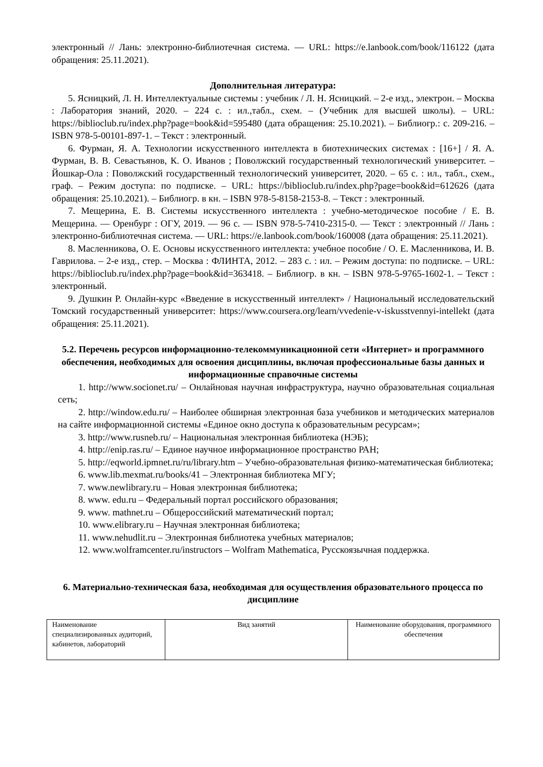электронный // Лань: электронно-библиотечная система. — URL: https://e.lanbook.com/book/116122 (дата обращения: 25.11.2021).
Дополнительная литература:
5. Ясницкий, Л. Н. Интеллектуальные системы : учебник / Л. Н. Ясницкий. – 2-е изд., электрон. – Москва : Лаборатория знаний, 2020. – 224 с. : ил.,табл., схем. – (Учебник для высшей школы). – URL: https://biblioclub.ru/index.php?page=book&id=595480 (дата обращения: 25.10.2021). – Библиогр.: с. 209-216. – ISBN 978-5-00101-897-1. – Текст : электронный.
6. Фурман, Я. А. Технологии искусственного интеллекта в биотехнических системах : [16+] / Я. А. Фурман, В. В. Севастьянов, К. О. Иванов ; Поволжский государственный технологический университет. – Йошкар-Ола : Поволжский государственный технологический университет, 2020. – 65 с. : ил., табл., схем., граф. – Режим доступа: по подписке. – URL: https://biblioclub.ru/index.php?page=book&id=612626 (дата обращения: 25.10.2021). – Библиогр. в кн. – ISBN 978-5-8158-2153-8. – Текст : электронный.
7. Мещерина, Е. В. Системы искусственного интеллекта : учебно-методическое пособие / Е. В. Мещерина. — Оренбург : ОГУ, 2019. — 96 с. — ISBN 978-5-7410-2315-0. — Текст : электронный // Лань : электронно-библиотечная система. — URL: https://e.lanbook.com/book/160008 (дата обращения: 25.11.2021).
8. Масленникова, О. Е. Основы искусственного интеллекта: учебное пособие / О. Е. Масленникова, И. В. Гаврилова. – 2-е изд., стер. – Москва : ФЛИНТА, 2012. – 283 с. : ил. – Режим доступа: по подписке. – URL: https://biblioclub.ru/index.php?page=book&id=363418. – Библиогр. в кн. – ISBN 978-5-9765-1602-1. – Текст : электронный.
9. Душкин Р. Онлайн-курс «Введение в искусственный интеллект» / Национальный исследовательский Томский государственный университет: https://www.coursera.org/learn/vvedenie-v-iskusstvennyi-intellekt (дата обращения: 25.11.2021).
5.2. Перечень ресурсов информационно-телекоммуникационной сети «Интернет» и программного обеспечения, необходимых для освоения дисциплины, включая профессиональные базы данных и информационные справочные системы
1. http://www.socionet.ru/ – Онлайновая научная инфраструктура, научно образовательная социальная сеть;
2. http://window.edu.ru/ – Наиболее обширная электронная база учебников и методических материалов на сайте информационной системы «Единое окно доступа к образовательным ресурсам»;
3. http://www.rusneb.ru/ – Национальная электронная библиотека (НЭБ);
4. http://enip.ras.ru/ – Единое научное информационное пространство РАН;
5. http://eqworld.ipmnet.ru/ru/library.htm – Учебно-образовательная физико-математическая библиотека;
6. www.lib.mexmat.ru/books/41 – Электронная библиотека МГУ;
7. www.newlibrary.ru – Новая электронная библиотека;
8. www. edu.ru – Федеральный портал российского образования;
9. www. mathnet.ru – Общероссийский математический портал;
10. www.elibrary.ru – Научная электронная библиотека;
11. www.nehudlit.ru – Электронная библиотека учебных материалов;
12. www.wolframcenter.ru/instructors – Wolfram Mathematica, Русскоязычная поддержка.
6. Материально-техническая база, необходимая для осуществления образовательного процесса по дисциплине
| Наименование специализированных аудиторий, кабинетов, лабораторий | Вид занятий | Наименование оборудования, программного обеспечения |